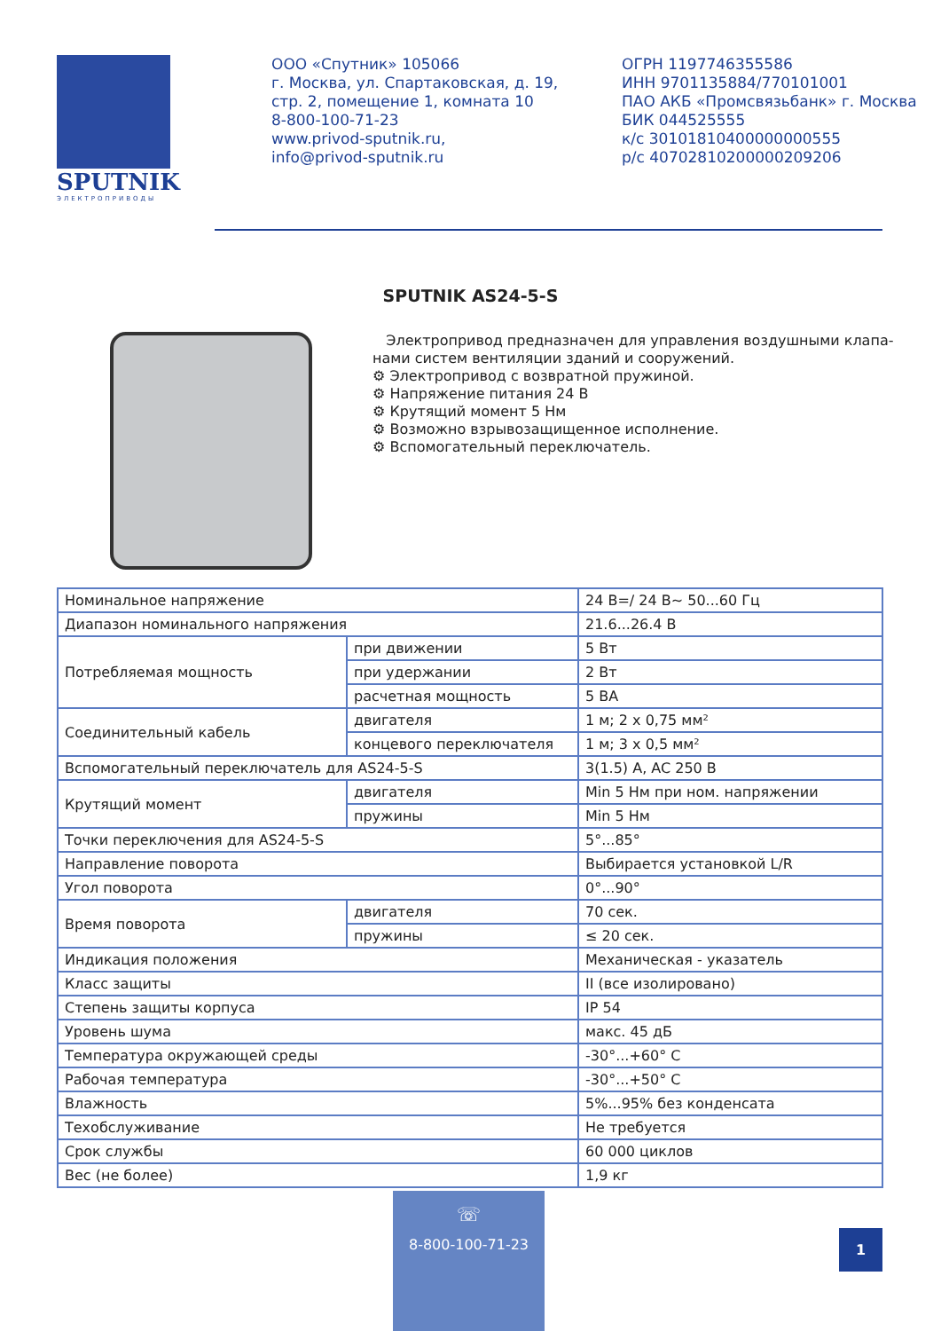SPUTNIK
ЭЛЕКТРОПРИВОДЫ
ООО «Спутник» 105066
г. Москва, ул. Спартаковская, д. 19, стр. 2, помещение 1, комната 10
8-800-100-71-23
www.privod-sputnik.ru,
info@privod-sputnik.ru
ОГРН 1197746355586
ИНН 9701135884/770101001
ПАО АКБ «Промсвязьбанк» г. Москва
БИК 044525555
к/с 30101810400000000555
р/с 40702810200000209206
SPUTNIK AS24-5-S
Электропривод предназначен для управления воздушными клапа-нами систем вентиляции зданий и сооружений.
⚙ Электропривод с возвратной пружиной.
⚙ Напряжение питания 24 В
⚙ Крутящий момент 5 Нм
⚙ Возможно взрывозащищенное исполнение.
⚙ Вспомогательный переключатель.
| Номинальное напряжение | | 24 В=/ 24 В~ 50...60 Гц |
| Диапазон номинального напряжения | | 21.6...26.4 В |
| Потребляемая мощность | при движении | 5 Вт |
| | при удержании | 2 Вт |
| | расчетная мощность | 5 ВА |
| Соединительный кабель | двигателя | 1 м; 2 х 0,75 мм² |
| | концевого переключателя | 1 м; 3 х 0,5 мм² |
| Вспомогательный переключатель для AS24-5-S | | 3(1.5) A, AC 250 B |
| Крутящий момент | двигателя | Min 5 Нм при ном. напряжении |
| | пружины | Min 5 Нм |
| Точки переключения для AS24-5-S | | 5°...85° |
| Направление поворота | | Выбирается установкой L/R |
| Угол поворота | | 0°...90° |
| Время поворота | двигателя | 70 сек. |
| | пружины | ≤ 20 сек. |
| Индикация положения | | Механическая - указатель |
| Класс защиты | | II (все изолировано) |
| Степень защиты корпуса | | IP 54 |
| Уровень шума | | макс. 45 дБ |
| Температура окружающей среды | | -30°...+60° С |
| Рабочая температура | | -30°...+50° С |
| Влажность | | 5%...95% без конденсата |
| Техобслуживание | | Не требуется |
| Срок службы | | 60 000 циклов |
| Вес (не более) | | 1,9 кг |
☏
8-800-100-71-23
1